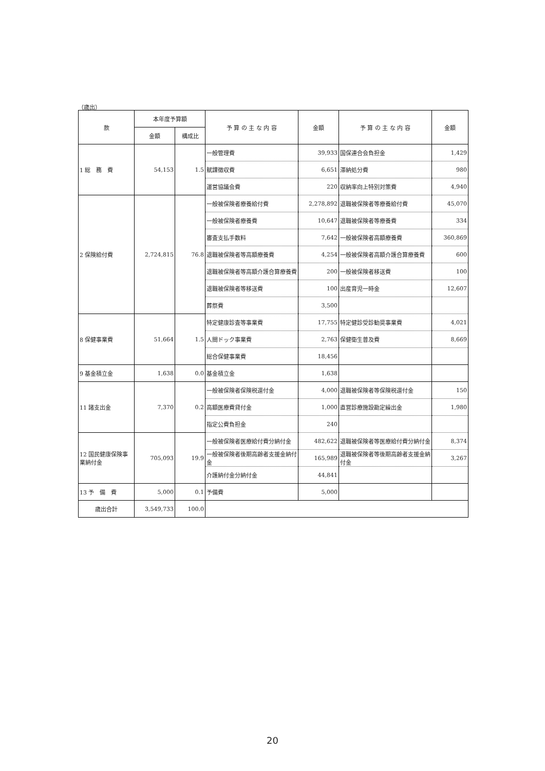（歳出）
| 款 | 本年度予算額 | | 予 算 の 主 な 内 容 | 金額 | 予 算 の 主 な 内 容 | 金額 |
| --- | --- | --- | --- | --- | --- | --- |
| | 金額 | 構成比 | | | | |
| 1 総 務 費 | 54,153 | 1.5 | 一般管理費 | 39,933 | 国保連合会負担金 | 1,429 |
| | | | 賦課徴収費 | 6,651 | 滞納処分費 | 980 |
| | | | 運営協議会費 | 220 | 収納率向上特別対策費 | 4,940 |
| 2 保険給付費 | 2,724,815 | 76.8 | 一般被保険者療養給付費 | 2,278,892 | 退職被保険者等療養給付費 | 45,070 |
| | | | 一般被保険者療養費 | 10,647 | 退職被保険者等療養費 | 334 |
| | | | 審査支払手数料 | 7,642 | 一般被保険者高額療養費 | 360,869 |
| | | | 退職被保険者等高額療養費 | 4,254 | 一般被保険者高額介護合算療養費 | 600 |
| | | | 退職被保険者等高額介護合算療養費 | 200 | 一般被保険者移送費 | 100 |
| | | | 退職被保険者等移送費 | 100 | 出産育児一時金 | 12,607 |
| | | | 葬祭費 | 3,500 | | |
| 8 保健事業費 | 51,664 | 1.5 | 特定健康診査等事業費 | 17,755 | 特定健診受診勧奨事業費 | 4,021 |
| | | | 人間ドック事業費 | 2,763 | 保健衛生普及費 | 8,669 |
| | | | 総合保健事業費 | 18,456 | | |
| 9 基金積立金 | 1,638 | 0.0 | 基金積立金 | 1,638 | | |
| 11 諸支出金 | 7,370 | 0.2 | 一般被保険者保険税還付金 | 4,000 | 退職被保険者等保険税還付金 | 150 |
| | | | 高額医療費貸付金 | 1,000 | 直営診療施設勘定繰出金 | 1,980 |
| | | | 指定公費負担金 | 240 | | |
| 12 国民健康保険事業納付金 | 705,093 | 19.9 | 一般被保険者医療給付費分納付金 | 482,622 | 退職被保険者等医療給付費分納付金 | 8,374 |
| | | | 一般被保険者後期高齢者支援金納付金 | 165,989 | 退職被保険者等後期高齢者支援金納付金 | 3,267 |
| | | | 介護納付金分納付金 | 44,841 | | |
| 13 予 備 費 | 5,000 | 0.1 | 予備費 | 5,000 | | |
| 歳出合計 | 3,549,733 | 100.0 | | | | |
20